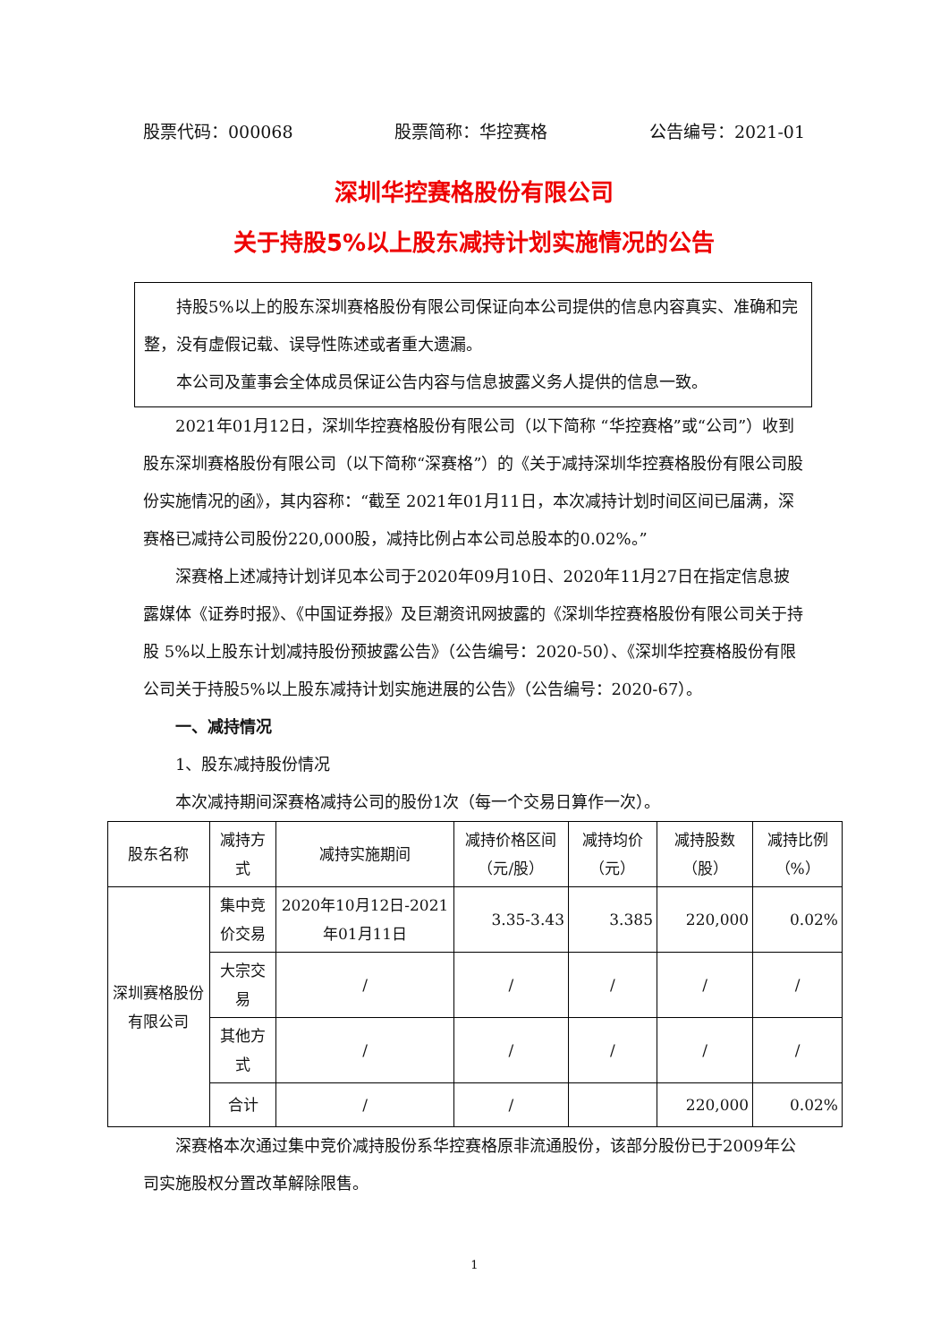股票代码：000068 股票简称：华控赛格 公告编号：2021-01
深圳华控赛格股份有限公司
关于持股5%以上股东减持计划实施情况的公告
持股5%以上的股东深圳赛格股份有限公司保证向本公司提供的信息内容真实、准确和完整，没有虚假记载、误导性陈述或者重大遗漏。
本公司及董事会全体成员保证公告内容与信息披露义务人提供的信息一致。
2021年01月12日，深圳华控赛格股份有限公司（以下简称 “华控赛格”或“公司”）收到股东深圳赛格股份有限公司（以下简称“深赛格”）的《关于减持深圳华控赛格股份有限公司股份实施情况的函》，其内容称：“截至 2021年01月11日，本次减持计划时间区间已届满，深赛格已减持公司股份220,000股，减持比例占本公司总股本的0.02%。”
深赛格上述减持计划详见本公司于2020年09月10日、2020年11月27日在指定信息披露媒体《证券时报》、《中国证券报》及巨潮资讯网披露的《深圳华控赛格股份有限公司关于持股 5%以上股东计划减持股份预披露公告》（公告编号：2020-50）、《深圳华控赛格股份有限公司关于持股5%以上股东减持计划实施进展的公告》（公告编号：2020-67）。
一、减持情况
1、股东减持股份情况
本次减持期间深赛格减持公司的股份1次（每一个交易日算作一次）。
| 股东名称 | 减持方式 | 减持实施期间 | 减持价格区间（元/股） | 减持均价（元） | 减持股数（股） | 减持比例（%） |
| --- | --- | --- | --- | --- | --- | --- |
| 深圳赛格股份有限公司 | 集中竞价交易 | 2020年10月12日-2021年01月11日 | 3.35-3.43 | 3.385 | 220,000 | 0.02% |
| | 大宗交易 | / | / | / | / | / |
| | 其他方式 | / | / | / | / | / |
| | 合计 | / | / | | 220,000 | 0.02% |
深赛格本次通过集中竞价减持股份系华控赛格原非流通股份，该部分股份已于2009年公司实施股权分置改革解除限售。
1